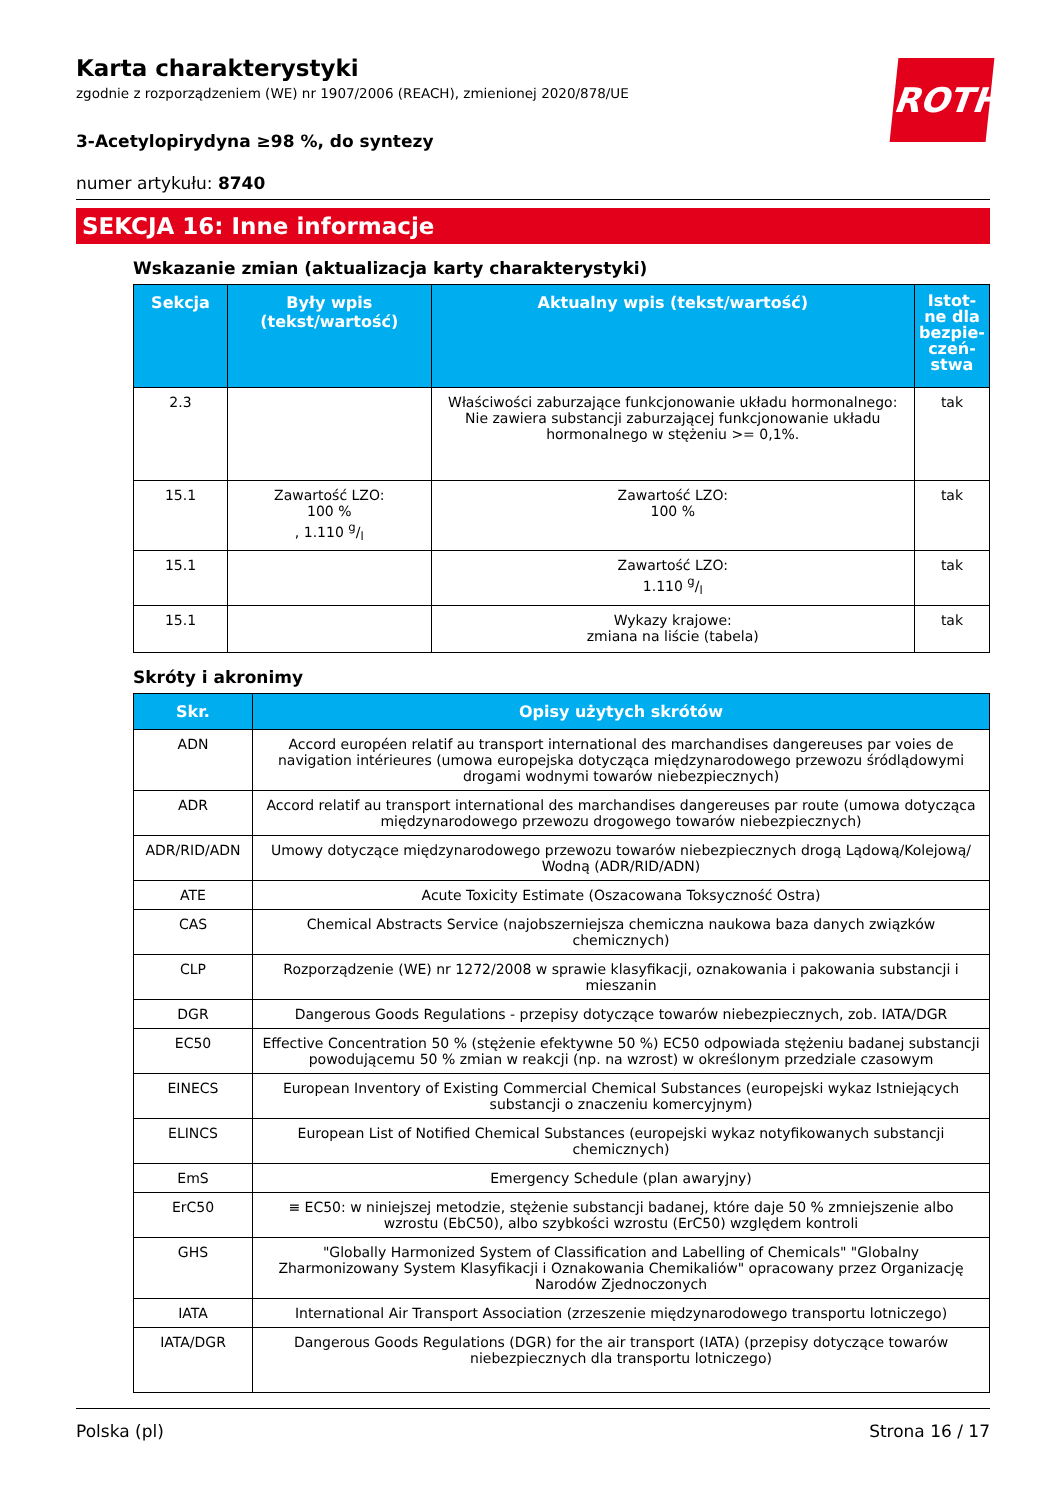ROTH
Karta charakterystyki
zgodnie z rozporządzeniem (WE) nr 1907/2006 (REACH), zmienionej 2020/878/UE
3-Acetylopirydyna ≥98 %, do syntezy
numer artykułu: 8740
SEKCJA 16: Inne informacje
Wskazanie zmian (aktualizacja karty charakterystyki)
| Sekcja | Były wpis (tekst/wartość) | Aktualny wpis (tekst/wartość) | Istot-ne dla bezpie-czeń-stwa |
| --- | --- | --- | --- |
| 2.3 | | Właściwości zaburzające funkcjonowanie układu hormonalnego: Nie zawiera substancji zaburzającej funkcjonowanie układu hormonalnego w stężeniu >= 0,1%. | tak |
| 15.1 | Zawartość LZO: 100 % , 1.110 g/l | Zawartość LZO: 100 % | tak |
| 15.1 | | Zawartość LZO: 1.110 g/l | tak |
| 15.1 | | Wykazy krajowe: zmiana na liście (tabela) | tak |
Skróty i akronimy
| Skr. | Opisy użytych skrótów |
| --- | --- |
| ADN | Accord européen relatif au transport international des marchandises dangereuses par voies de navigation intérieures (umowa europejska dotycząca międzynarodowego przewozu śródlądowymi drogami wodnymi towarów niebezpiecznych) |
| ADR | Accord relatif au transport international des marchandises dangereuses par route (umowa dotycząca międzynarodowego przewozu drogowego towarów niebezpiecznych) |
| ADR/RID/ADN | Umowy dotyczące międzynarodowego przewozu towarów niebezpiecznych drogą Lądową/Kolejową/ Wodną (ADR/RID/ADN) |
| ATE | Acute Toxicity Estimate (Oszacowana Toksyczność Ostra) |
| CAS | Chemical Abstracts Service (najobszerniejsza chemiczna naukowa baza danych związków chemicznych) |
| CLP | Rozporządzenie (WE) nr 1272/2008 w sprawie klasyfikacji, oznakowania i pakowania substancji i mieszanin |
| DGR | Dangerous Goods Regulations - przepisy dotyczące towarów niebezpiecznych, zob. IATA/DGR |
| EC50 | Effective Concentration 50 % (stężenie efektywne 50 %) EC50 odpowiada stężeniu badanej substancji powodującemu 50 % zmian w reakcji (np. na wzrost) w określonym przedziale czasowym |
| EINECS | European Inventory of Existing Commercial Chemical Substances (europejski wykaz Istniejących substancji o znaczeniu komercyjnym) |
| ELINCS | European List of Notified Chemical Substances (europejski wykaz notyfikowanych substancji chemicznych) |
| EmS | Emergency Schedule (plan awaryjny) |
| ErC50 | ≡ EC50: w niniejszej metodzie, stężenie substancji badanej, które daje 50 % zmniejszenie albo wzrostu (EbC50), albo szybkości wzrostu (ErC50) względem kontroli |
| GHS | "Globally Harmonized System of Classification and Labelling of Chemicals" "Globalny Zharmonizowany System Klasyfikacji i Oznakowania Chemikaliów" opracowany przez Organizację Narodów Zjednoczonych |
| IATA | International Air Transport Association (zrzeszenie międzynarodowego transportu lotniczego) |
| IATA/DGR | Dangerous Goods Regulations (DGR) for the air transport (IATA) (przepisy dotyczące towarów niebezpiecznych dla transportu lotniczego) |
Polska (pl) Strona 16 / 17